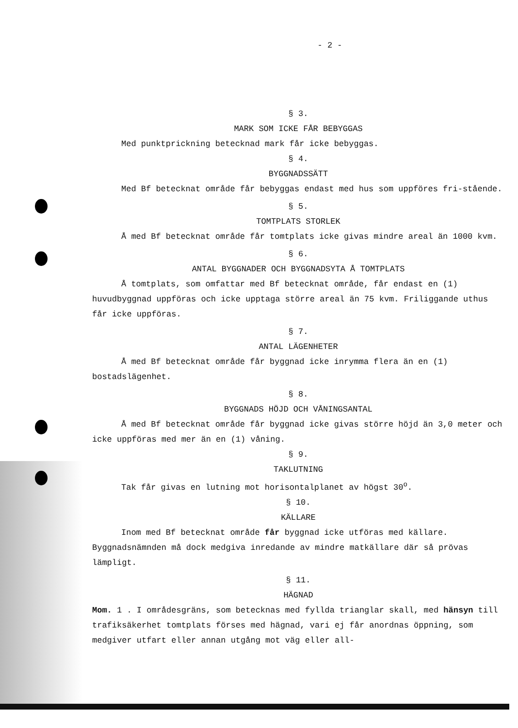- 2 -
§ 3.
MARK SOM ICKE FÅR BEBYGGAS
Med punktprickning betecknad mark får icke bebyggas.
§ 4.
BYGGNADSSÄTT
Med Bf betecknat område får bebyggas endast med hus som uppföres fri-stående.
§ 5.
TOMTPLATS STORLEK
Å med Bf betecknat område får tomtplats icke givas mindre areal än 1000 kvm.
§ 6.
ANTAL BYGGNADER OCH BYGGNADSYTA Å TOMTPLATS
Å tomtplats, som omfattar med Bf betecknat område, får endast en (1) huvudbyggnad uppföras och icke upptaga större areal än 75 kvm. Friliggande uthus får icke uppföras.
§ 7.
ANTAL LÄGENHETER
Å med Bf betecknat område får byggnad icke inrymma flera än en (1) bostadslägenhet.
§ 8.
BYGGNADS HÖJD OCH VÅNINGSANTAL
Å med Bf betecknat område får byggnad icke givas större höjd än 3,0 meter och icke uppföras med mer än en (1) våning.
§ 9.
TAKLUTNING
Tak får givas en lutning mot horisontalplanet av högst 30<sup>o</sup>.
§ 10.
KÄLLARE
Inom med Bf betecknat område får byggnad icke utföras med källare. Byggnadsnämnden må dock medgiva inredande av mindre matkällare där så prövas lämpligt.
§ 11.
HÄGNAD
Mom. 1 . I områdesgräns, som betecknas med fyllda trianglar skall, med hänsyn till trafiksäkerhet tomtplats förses med hägnad, vari ej får anordnas öppning, som medgiver utfart eller annan utgång mot väg eller all-